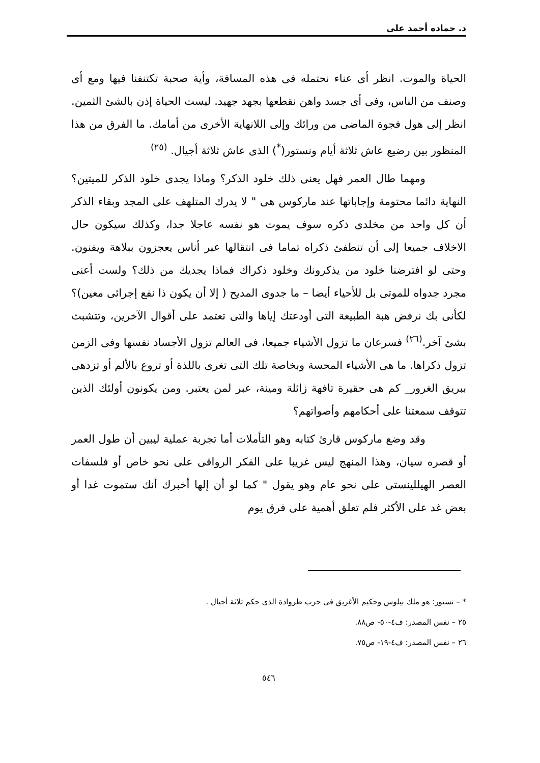د. حماده أحمد على
الحياة والموت. انظر أى عناء نحتمله فى هذه المسافة، وأية صحبة تكتنفنا فيها ومع أى وصنف من الناس، وفى أى جسد واهن نقطعها بجهد جهيد. ليست الحياة إذن بالشئ الثمين. انظر إلى هول فجوة الماضى من ورائك وإلى اللانهاية الأخرى من أمامك. ما الفرق من هذا المنظور بين رضيع عاش ثلاثة أيام ونستور(<sup>*</sup>) الذى عاش ثلاثة أجيال. <sup>(٢٥)</sup>
ومهما طال العمر فهل يعنى ذلك خلود الذكر؟ وماذا يجدى خلود الذكر للميتين؟ النهاية دائما محتومة وإجاباتها عند ماركوس هى " لا يدرك المتلهف على المجد وبقاء الذكر أن كل واحد من مخلدى ذكره سوف يموت هو نفسه عاجلا جدا، وكذلك سيكون حال الاخلاف جميعا إلى أن تنطفئ ذكراه تماما فى انتقالها عبر أناس يعجزون ببلاهة ويفنون. وحتى لو افترضنا خلود من يذكرونك وخلود ذكراك فماذا يجديك من ذلك؟ ولست أعنى مجرد جدواه للموتى بل للأحياء أيضا – ما جدوى المديح ( إلا أن يكون ذا نفع إجرائى معين)؟ لكأنى بك نرفض هبة الطبيعة التى أودعتك إياها والتى تعتمد على أقوال الآخرين، وتتشبث بشئ آخر.<sup>(٢٦)</sup> فسرعان ما تزول الأشياء جميعا، فى العالم تزول الأجساد نفسها وفى الزمن تزول ذكراها. ما هى الأشياء المحسة وبخاصة تلك التى تغرى باللذة أو تروع بالألم أو تزدهى ببريق الغرور_ كم هى حقيرة تافهة زائلة ومينة، عبر لمن يعتبر. ومن يكونون أولئك الذين تتوقف سمعتنا على أحكامهم وأصواتهم؟
وقد وضع ماركوس قارئ كتابه وهو التأملات أما تجربة عملية ليبين أن طول العمر أو قصره سيان، وهذا المنهج ليس غريبا على الفكر الرواقى على نحو خاص أو فلسفات العصر الهيللينستى على نحو عام وهو يقول " كما لو أن إلها أخبرك أنك ستموت غدا أو بعض غد على الأكثر فلم تعلق أهمية على فرق يوم
* – نستور: هو ملك بيلوس وحكيم الأغريق فى حرب طروادة الذى حكم ثلاثة أجيال .
٢٥ – نفس المصدر: ف٤-٥٠- ص٨٨.
٢٦ – نفس المصدر: ف٤-١٩- ص٧٥.
٥٤٦